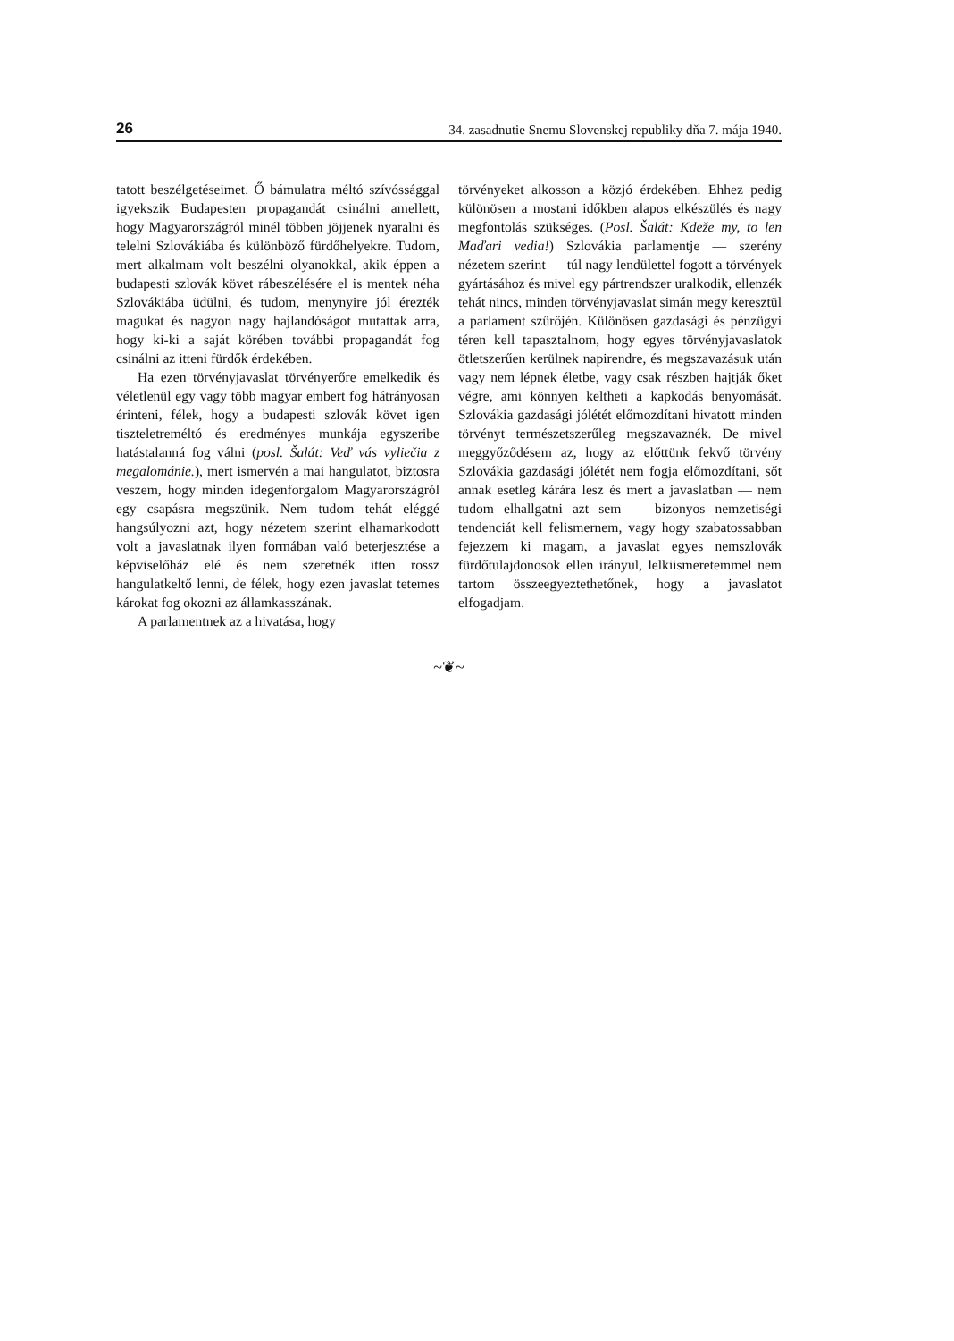26 34. zasadnutie Snemu Slovenskej republiky dňa 7. mája 1940.
tatott beszélgetéseimet. Ő bámulatra méltó szívóssággal igyekszik Budapesten propagandát csinálni amellett, hogy Magyarországról minél többen jöjjenek nyaralni és telelni Szlovákiába és különböző fürdőhelyekre. Tudom, mert alkalmam volt beszélni olyanokkal, akik éppen a budapesti szlovák követ rábeszélésére el is mentek néha Szlovákiába üdülni, és tudom, menynyire jól érezték magukat és nagyon nagy hajlandóságot mutattak arra, hogy ki-ki a saját körében további propagandát fog csinálni az itteni fürdők érdekében.
Ha ezen törvényjavaslat törvényerőre emelkedik és véletlenül egy vagy több magyar embert fog hátrányosan érinteni, félek, hogy a budapesti szlovák követ igen tiszteletreméltó és eredményes munkája egyszeribe hatástalanná fog válni (posl. Šalát: Veď vás vyliečia z megalománie.), mert ismervén a mai hangulatot, biztosra veszem, hogy minden idegenforgalom Magyarországról egy csapásra megszünik. Nem tudom tehát eléggé hangsúlyozni azt, hogy nézetem szerint elhamarkodott volt a javaslatnak ilyen formában való beterjesztése a képviselőház elé és nem szeretnék itten rossz hangulatkeltő lenni, de félek, hogy ezen javaslat tetemes károkat fog okozni az államkasszának.
A parlamentnek az a hivatása, hogy
törvényeket alkosson a közjó érdekében. Ehhez pedig különösen a mostani időkben alapos elkészülés és nagy megfontolás szükséges. (Posl. Šalát: Kdeže my, to len Maďari vedia!) Szlovákia parlamentje — szerény nézetem szerint — túl nagy lendülettel fogott a törvények gyártásához és mivel egy pártrendszer uralkodik, ellenzék tehát nincs, minden törvényjavaslat simán megy keresztül a parlament szűrőjén. Különösen gazdasági és pénzügyi téren kell tapasztalnom, hogy egyes törvényjavaslatok ötletszerűen kerülnek napirendre, és megszavazásuk után vagy nem lépnek életbe, vagy csak részben hajtják őket végre, ami könnyen keltheti a kapkodás benyomását. Szlovákia gazdasági jólétét előmozdítani hivatott minden törvényt természetszerűleg megszavaznék. De mivel meggyőződésem az, hogy az előttünk fekvő törvény Szlovákia gazdasági jólétét nem fogja előmozdítani, sőt annak esetleg kárára lesz és mert a javaslatban — nem tudom elhallgatni azt sem — bizonyos nemzetiségi tendenciát kell felismernem, vagy hogy szabatossabban fejezzem ki magam, a javaslat egyes nemszlovák fürdőtulajdonosok ellen irányul, lelkiismeretemmel nem tartom összeegyeztethetőnek, hogy a javaslatot elfogadjam.
~❦~